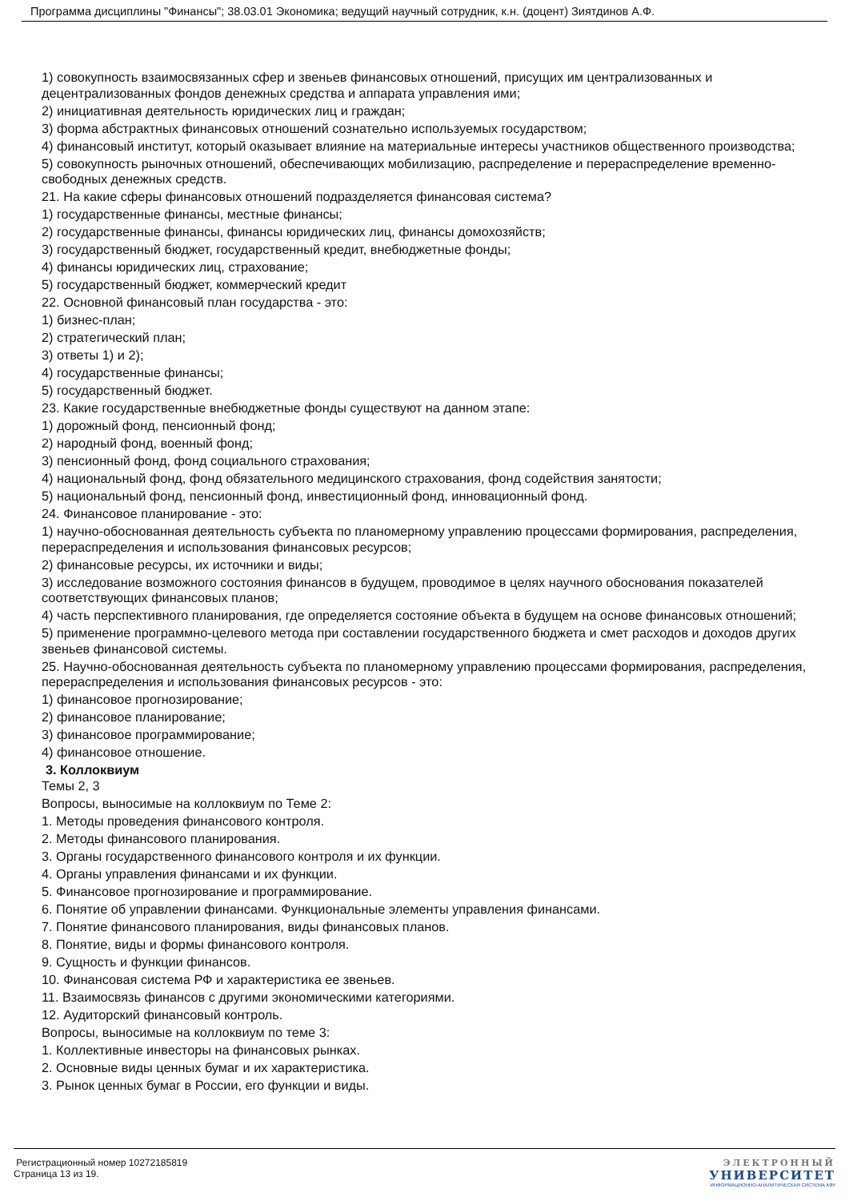Программа дисциплины "Финансы"; 38.03.01 Экономика; ведущий научный сотрудник, к.н. (доцент) Зиятдинов А.Ф.
1) совокупность взаимосвязанных сфер и звеньев финансовых отношений, присущих им централизованных и децентрализованных фондов денежных средства и аппарата управления ими;
2) инициативная деятельность юридических лиц и граждан;
3) форма абстрактных финансовых отношений сознательно используемых государством;
4) финансовый институт, который оказывает влияние на материальные интересы участников общественного производства;
5) совокупность рыночных отношений, обеспечивающих мобилизацию, распределение и перераспределение временно-свободных денежных средств.
21. На какие сферы финансовых отношений подразделяется финансовая система?
1) государственные финансы, местные финансы;
2) государственные финансы, финансы юридических лиц, финансы домохозяйств;
3) государственный бюджет, государственный кредит, внебюджетные фонды;
4) финансы юридических лиц, страхование;
5) государственный бюджет, коммерческий кредит
22. Основной финансовый план государства - это:
1) бизнес-план;
2) стратегический план;
3) ответы 1) и 2);
4) государственные финансы;
5) государственный бюджет.
23. Какие государственные внебюджетные фонды существуют на данном этапе:
1) дорожный фонд, пенсионный фонд;
2) народный фонд, военный фонд;
3) пенсионный фонд, фонд социального страхования;
4) национальный фонд, фонд обязательного медицинского страхования, фонд содействия занятости;
5) национальный фонд, пенсионный фонд, инвестиционный фонд, инновационный фонд.
24. Финансовое планирование - это:
1) научно-обоснованная деятельность субъекта по планомерному управлению процессами формирования, распределения, перераспределения и использования финансовых ресурсов;
2) финансовые ресурсы, их источники и виды;
3) исследование возможного состояния финансов в будущем, проводимое в целях научного обоснования показателей соответствующих финансовых планов;
4) часть перспективного планирования, где определяется состояние объекта в будущем на основе финансовых отношений;
5) применение программно-целевого метода при составлении государственного бюджета и смет расходов и доходов других звеньев финансовой системы.
25. Научно-обоснованная деятельность субъекта по планомерному управлению процессами формирования, распределения, перераспределения и использования финансовых ресурсов - это:
1) финансовое прогнозирование;
2) финансовое планирование;
3) финансовое программирование;
4) финансовое отношение.
3. Коллоквиум
Темы 2, 3
Вопросы, выносимые на коллоквиум по Теме 2:
1. Методы проведения финансового контроля.
2. Методы финансового планирования.
3. Органы государственного финансового контроля и их функции.
4. Органы управления финансами и их функции.
5. Финансовое прогнозирование и программирование.
6. Понятие об управлении финансами. Функциональные элементы управления финансами.
7. Понятие финансового планирования, виды финансовых планов.
8. Понятие, виды и формы финансового контроля.
9. Сущность и функции финансов.
10. Финансовая система РФ и характеристика ее звеньев.
11. Взаимосвязь финансов с другими экономическими категориями.
12. Аудиторский финансовый контроль.
Вопросы, выносимые на коллоквиум по теме 3:
1. Коллективные инвесторы на финансовых рынках.
2. Основные виды ценных бумаг и их характеристика.
3. Рынок ценных бумаг в России, его функции и виды.
Регистрационный номер 10272185819
Страница 13 из 19.
ЭЛЕКТРОННЫЙ
УНИВЕРСИТЕТ
ИНФОРМАЦИОННО-АНАЛИТИЧЕСКАЯ СИСТЕМА КФУ